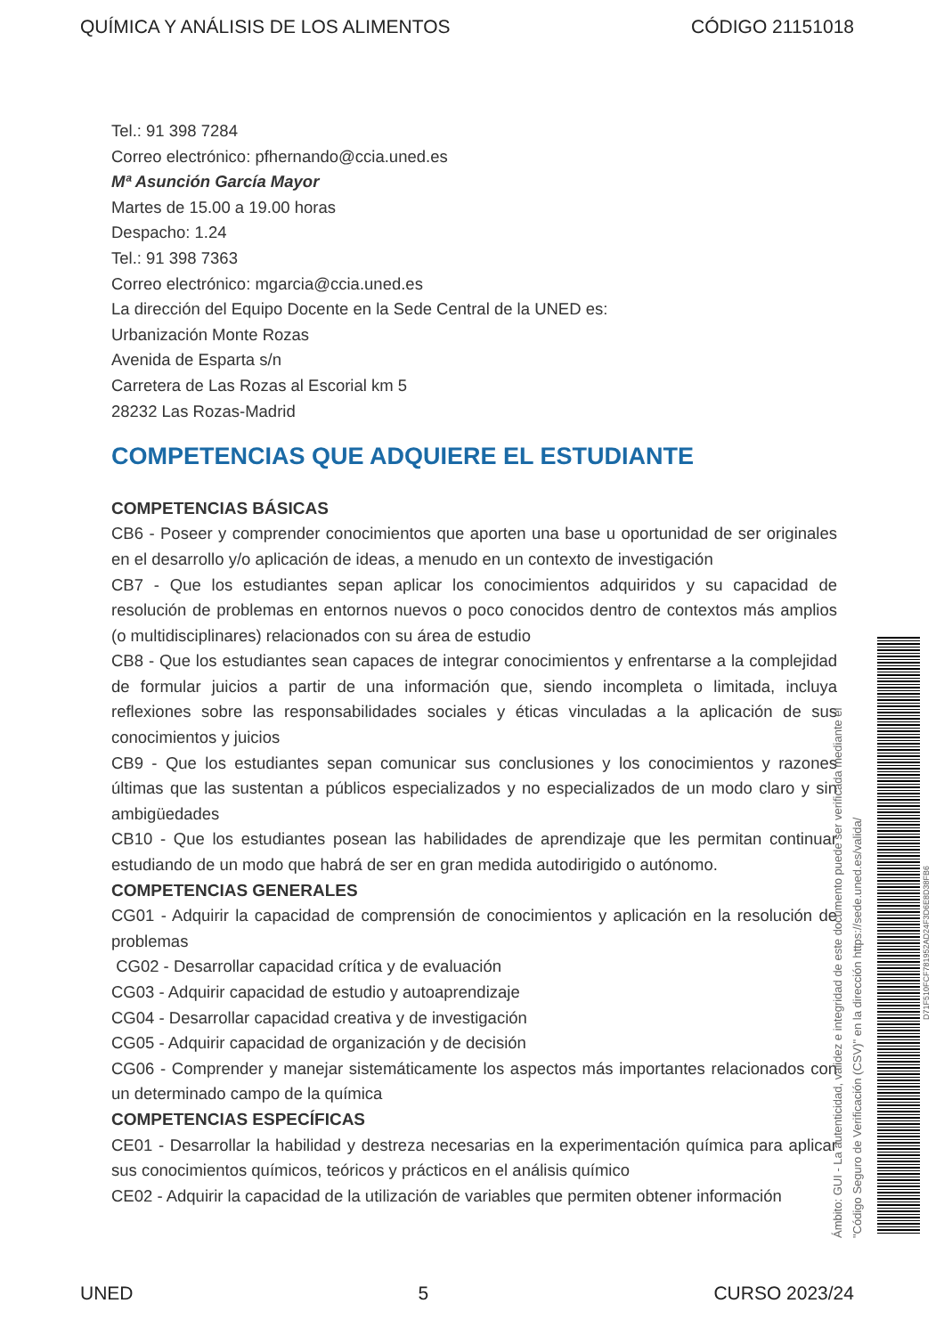QUÍMICA Y ANÁLISIS DE LOS ALIMENTOS CÓDIGO 21151018
Tel.: 91 398 7284
Correo electrónico: pfhernando@ccia.uned.es
Mª Asunción García Mayor
Martes de 15.00 a 19.00 horas
Despacho: 1.24
Tel.: 91 398 7363
Correo electrónico: mgarcia@ccia.uned.es
La dirección del Equipo Docente en la Sede Central de la UNED es:
Urbanización Monte Rozas
Avenida de Esparta s/n
Carretera de Las Rozas al Escorial km 5
28232 Las Rozas-Madrid
COMPETENCIAS QUE ADQUIERE EL ESTUDIANTE
COMPETENCIAS BÁSICAS
CB6 - Poseer y comprender conocimientos que aporten una base u oportunidad de ser originales en el desarrollo y/o aplicación de ideas, a menudo en un contexto de investigación
CB7 - Que los estudiantes sepan aplicar los conocimientos adquiridos y su capacidad de resolución de problemas en entornos nuevos o poco conocidos dentro de contextos más amplios (o multidisciplinares) relacionados con su área de estudio
CB8 - Que los estudiantes sean capaces de integrar conocimientos y enfrentarse a la complejidad de formular juicios a partir de una información que, siendo incompleta o limitada, incluya reflexiones sobre las responsabilidades sociales y éticas vinculadas a la aplicación de sus conocimientos y juicios
CB9 - Que los estudiantes sepan comunicar sus conclusiones y los conocimientos y razones últimas que las sustentan a públicos especializados y no especializados de un modo claro y sin ambigüedades
CB10 - Que los estudiantes posean las habilidades de aprendizaje que les permitan continuar estudiando de un modo que habrá de ser en gran medida autodirigido o autónomo.
COMPETENCIAS GENERALES
CG01 - Adquirir la capacidad de comprensión de conocimientos y aplicación en la resolución de problemas
CG02 - Desarrollar capacidad crítica y de evaluación
CG03 - Adquirir capacidad de estudio y autoaprendizaje
CG04 - Desarrollar capacidad creativa y de investigación
CG05 - Adquirir capacidad de organización y de decisión
CG06 - Comprender y manejar sistemáticamente los aspectos más importantes relacionados con un determinado campo de la química
COMPETENCIAS ESPECÍFICAS
CE01 - Desarrollar la habilidad y destreza necesarias en la experimentación química para aplicar sus conocimientos químicos, teóricos y prácticos en el análisis químico
CE02 - Adquirir la capacidad de la utilización de variables que permiten obtener información
Ámbito: GUI - La autenticidad, validez e integridad de este documento puede ser verificada mediante el
"Código Seguro de Verificación (CSV)" en la dirección https://sede.uned.es/valida/
D71F510FCF781952AD24F3D6E8D38FB6
UNED 5 CURSO 2023/24